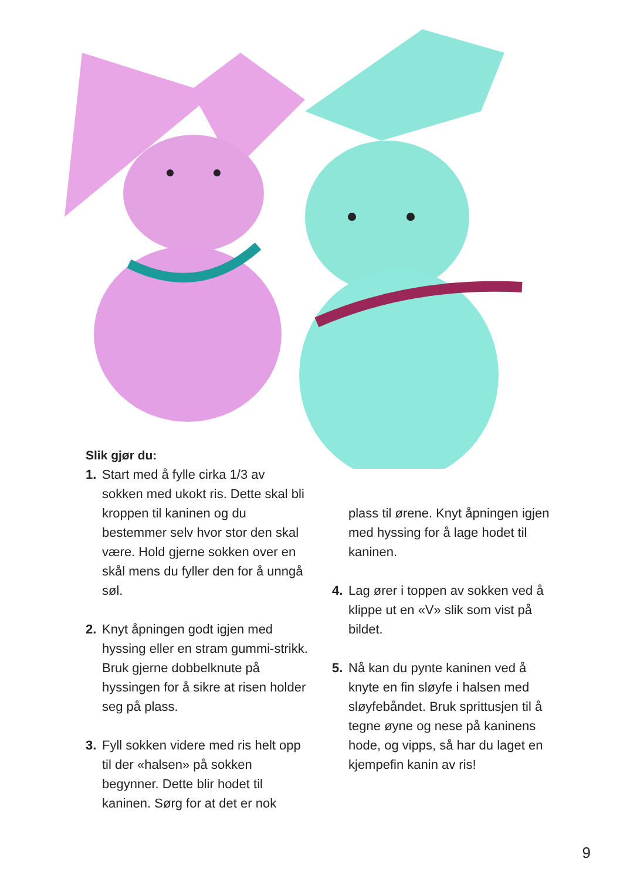Slik gjør du:
1. Start med å fylle cirka 1/3 av sokken med ukokt ris. Dette skal bli kroppen til kaninen og du bestemmer selv hvor stor den skal være. Hold gjerne sokken over en skål mens du fyller den for å unngå søl.
2. Knyt åpningen godt igjen med hyssing eller en stram gummi-strikk. Bruk gjerne dobbelknute på hyssingen for å sikre at risen holder seg på plass.
3. Fyll sokken videre med ris helt opp til der «halsen» på sokken begynner. Dette blir hodet til kaninen. Sørg for at det er nok
plass til ørene. Knyt åpningen igjen med hyssing for å lage hodet til kaninen.
4. Lag ører i toppen av sokken ved å klippe ut en «V» slik som vist på bildet.
5. Nå kan du pynte kaninen ved å knyte en fin sløyfe i halsen med sløyfebåndet. Bruk sprittusjen til å tegne øyne og nese på kaninens hode, og vipps, så har du laget en kjempefin kanin av ris!
9